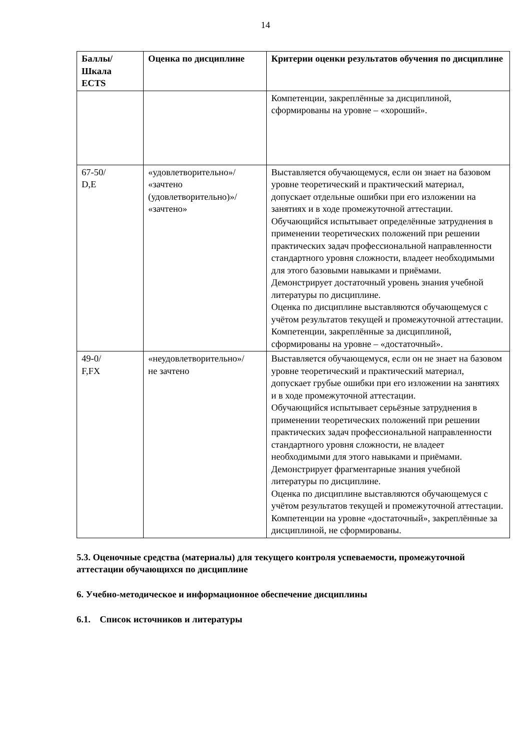14
| Баллы/ Шкала ECTS | Оценка по дисциплине | Критерии оценки результатов обучения по дисциплине |
| --- | --- | --- |
| | | Компетенции, закреплённые за дисциплиной, сформированы на уровне – «хороший». |
| 67-50/ D,E | «удовлетворительно»/ «зачтено (удовлетворительно)»/ «зачтено» | Выставляется обучающемуся, если он знает на базовом уровне теоретический и практический материал, допускает отдельные ошибки при его изложении на занятиях и в ходе промежуточной аттестации. Обучающийся испытывает определённые затруднения в применении теоретических положений при решении практических задач профессиональной направленности стандартного уровня сложности, владеет необходимыми для этого базовыми навыками и приёмами. Демонстрирует достаточный уровень знания учебной литературы по дисциплине. Оценка по дисциплине выставляются обучающемуся с учётом результатов текущей и промежуточной аттестации. Компетенции, закреплённые за дисциплиной, сформированы на уровне – «достаточный». |
| 49-0/ F,FX | «неудовлетворительно»/ не зачтено | Выставляется обучающемуся, если он не знает на базовом уровне теоретический и практический материал, допускает грубые ошибки при его изложении на занятиях и в ходе промежуточной аттестации. Обучающийся испытывает серьёзные затруднения в применении теоретических положений при решении практических задач профессиональной направленности стандартного уровня сложности, не владеет необходимыми для этого навыками и приёмами. Демонстрирует фрагментарные знания учебной литературы по дисциплине. Оценка по дисциплине выставляются обучающемуся с учётом результатов текущей и промежуточной аттестации. Компетенции на уровне «достаточный», закреплённые за дисциплиной, не сформированы. |
5.3. Оценочные средства (материалы) для текущего контроля успеваемости, промежуточной аттестации обучающихся по дисциплине
6. Учебно-методическое и информационное обеспечение дисциплины
6.1. Список источников и литературы